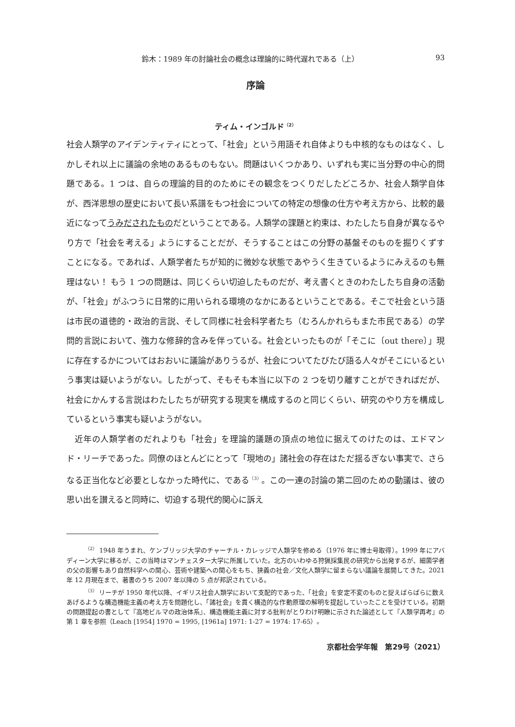鈴木：1989 年の討論社会の概念は理論的に時代遅れである（上） 93
序論
ティム・インゴルド<sup>（2）</sup>
社会人類学のアイデンティティにとって、「社会」という用語それ自体よりも中核的なものはなく、しかしそれ以上に議論の余地のあるものもない。問題はいくつかあり、いずれも実に当分野の中心的問題である。1 つは、自らの理論的目的のためにその観念をつくりだしたどころか、社会人類学自体が、西洋思想の歴史において長い系譜をもつ社会についての特定の想像の仕方や考え方から、比較的最近になってうみだされたものだということである。人類学の課題と約束は、わたしたち自身が異なるやり方で「社会を考える」ようにすることだが、そうすることはこの分野の基盤そのものを掘りくずすことになる。であれば、人類学者たちが知的に微妙な状態であやうく生きているようにみえるのも無理はない！ もう 1 つの問題は、同じくらい切迫したものだが、考え書くときのわたしたち自身の活動が、「社会」がふつうに日常的に用いられる環境のなかにあるということである。そこで社会という語は市民の道徳的・政治的言説、そして同様に社会科学者たち（むろんかれらもまた市民である）の学問的言説において、強力な修辞的含みを伴っている。社会といったものが「そこに〔out there〕」現に存在するかについてはおおいに議論がありうるが、社会についてたびたび語る人々がそこにいるという事実は疑いようがない。したがって、そもそも本当に以下の 2 つを切り離すことができればだが、社会にかんする言説はわたしたちが研究する現実を構成するのと同じくらい、研究のやり方を構成しているという事実も疑いようがない。
近年の人類学者のだれよりも「社会」を理論的議題の頂点の地位に据えてのけたのは、エドマンド・リーチであった。同僚のほとんどにとって「現地の」諸社会の存在はただ揺るぎない事実で、さらなる正当化など必要としなかった時代に、である<sup>（3）</sup>。この一連の討論の第二回のための動議は、彼の思い出を讃えると同時に、切迫する現代的関心に訴え
<sup>（2）</sup> 1948 年うまれ、ケンブリッジ大学のチャーチル・カレッジで人類学を修める（1976 年に博士号取得）。1999 年にアバディーン大学に移るが、この当時はマンチェスター大学に所属していた。北方のいわゆる狩猟採集民の研究から出発するが、細菌学者の父の影響もあり自然科学への関心、芸術や建築への関心をもち、狭義の社会／文化人類学に留まらない議論を展開してきた。2021 年 12 月現在まで、著書のうち 2007 年以降の 5 点が邦訳されている。
<sup>（3）</sup> リーチが 1950 年代以降、イギリス社会人類学において支配的であった、「社会」を安定不変のものと捉えばらばらに数えあげるような構造機能主義の考え方を問題化し、「諸社会」を貫く構造的な作動原理の解明を提起していったことを受けている。初期の問題提起の書として『高地ビルマの政治体系』、構造機能主義に対する批判がとりわけ明瞭に示された論述として『人類学再考』の第 1 章を参照（Leach [1954] 1970 = 1995, [1961a] 1971: 1-27 = 1974: 17-65）。
京都社会学年報　第29号（2021）